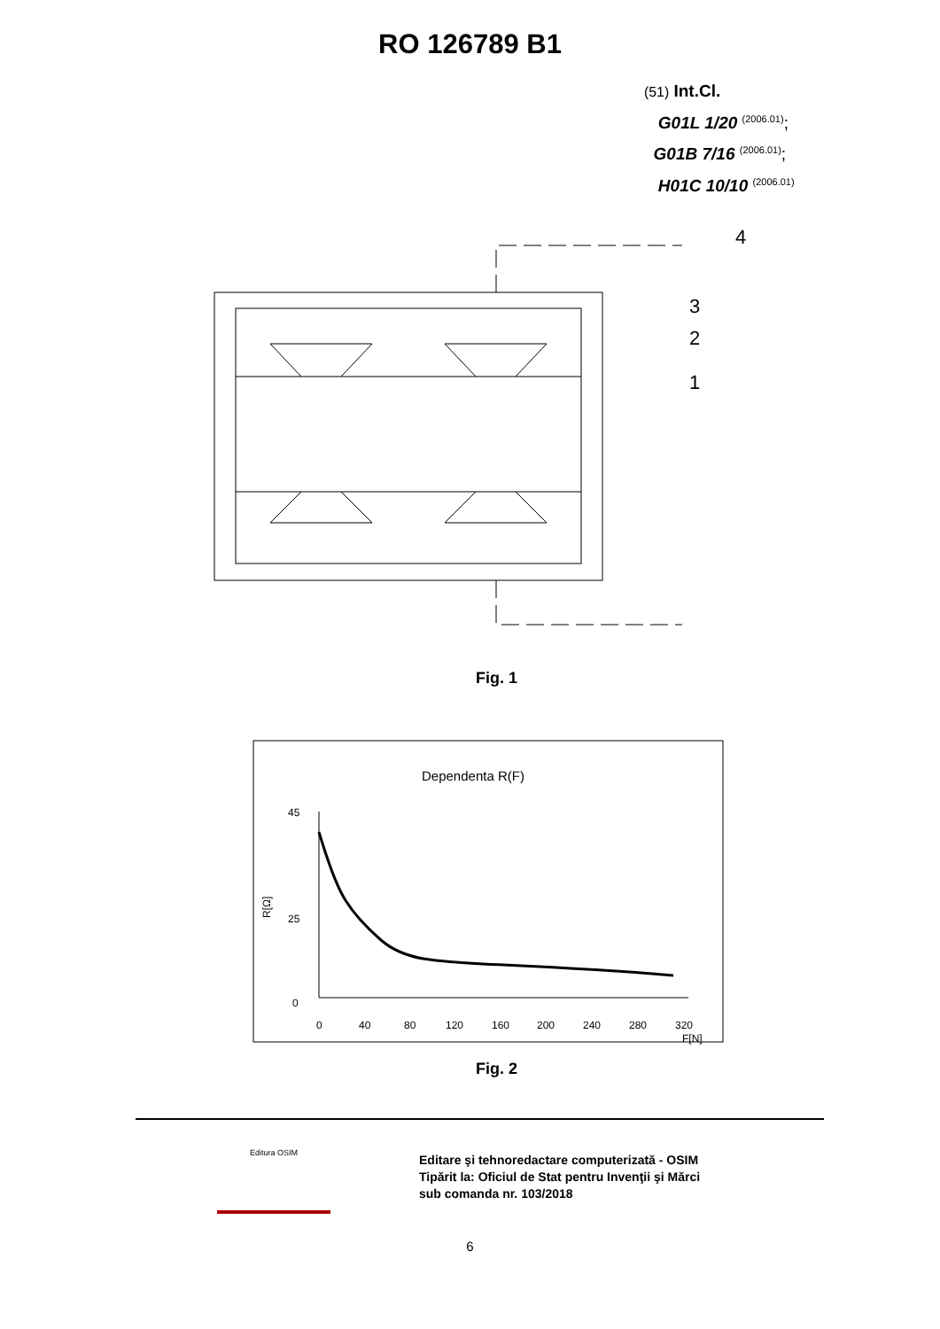RO 126789 B1
(51) Int.Cl.
G01L 1/20 <sup>(2006.01)</sup>;
G01B 7/16 <sup>(2006.01)</sup>;
H01C 10/10 <sup>(2006.01)</sup>
4
3
2
1
Fig. 1
Dependenta R(F)
45
25
0
0
40
80
120
160
200
240
280
320
F[N]
R[Ω]
Fig. 2
Editare şi tehnoredactare computerizată - OSIM
Tipărit la: Oficiul de Stat pentru Invenţii şi Mărci
sub comanda nr. 103/2018
Editura OSIM
6